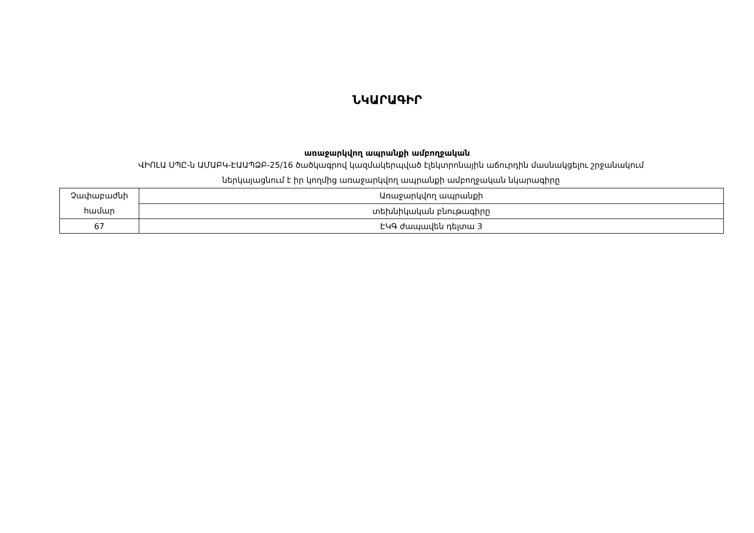ՆԿԱՐԱԳԻՐ
առաջարկվող ապրանքի ամբողջական
ՎԻՈԼԱ ՍՊԸ-ն ԱՄԱԲԿ-ԷԱԱՊՁԲ-25/16 ծածկագրով կազմակերպված էլեկտրոնային աճուրդին մասնակցելու շրջանակում
ներկայացնում է իր կողմից առաջարկվող ապրանքի ամբողջական նկարագիրը
| Չափաբաժնի համար | Առաջարկվող ապրանքի |
| | տեխնիկական բնութագիրը |
| 67 | ԷԿԳ ժապավեն դելտա 3 |